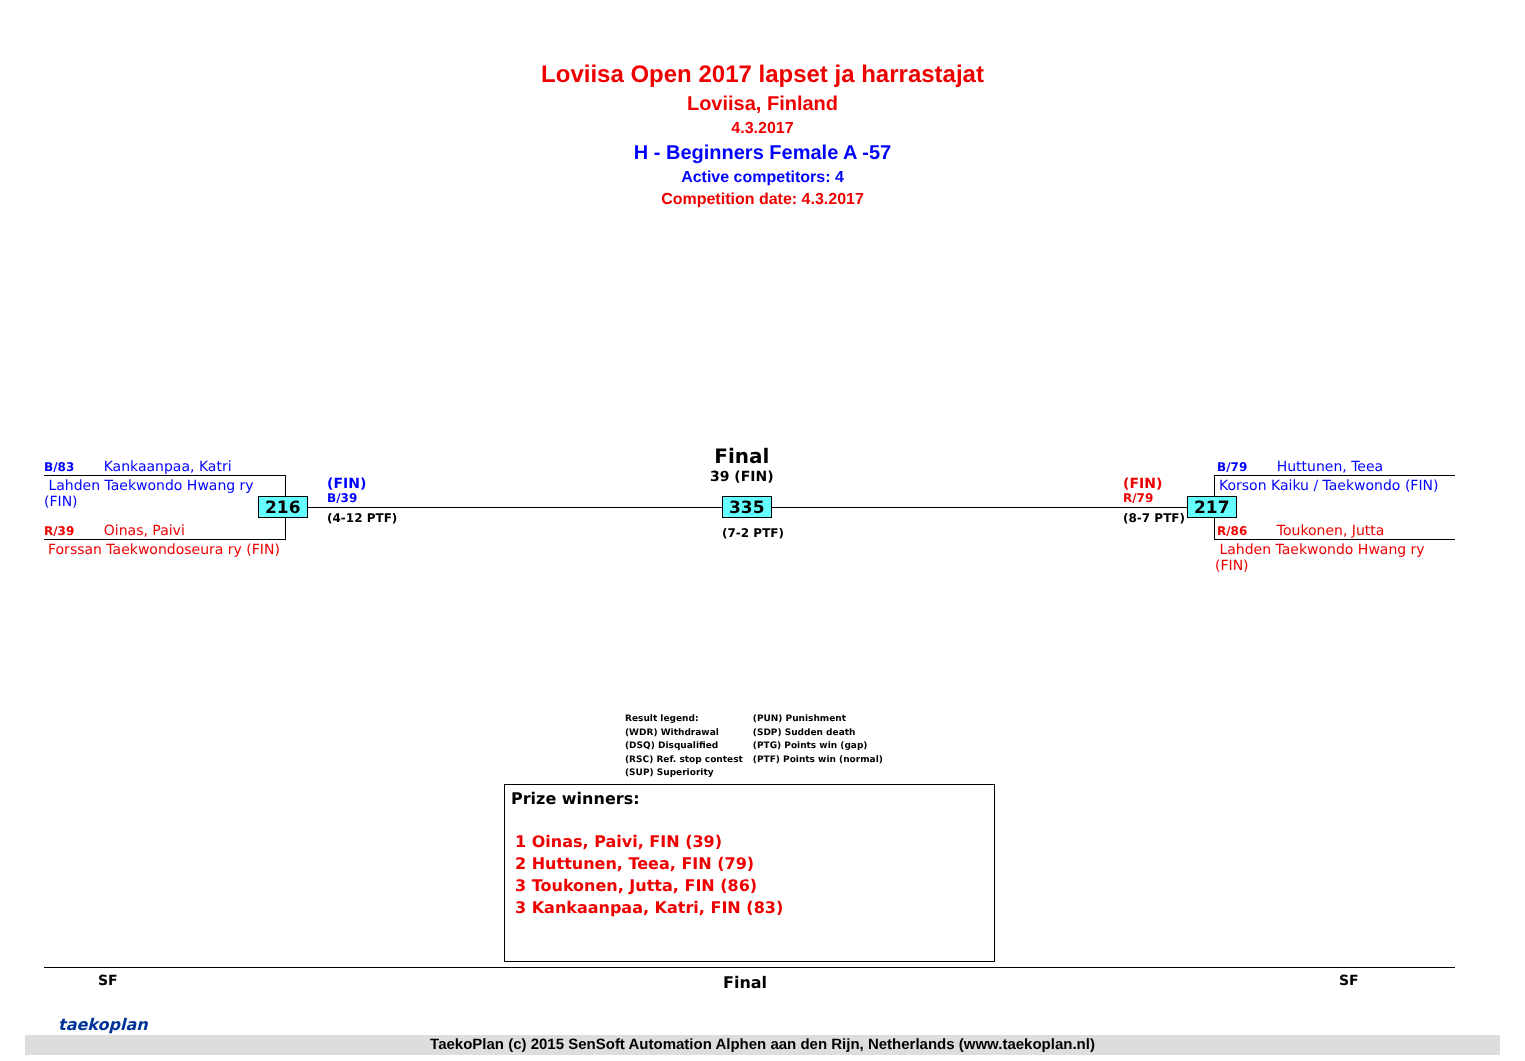Loviisa Open 2017 lapset ja harrastajat
Loviisa, Finland
4.3.2017
H - Beginners Female A -57
Active competitors: 4
Competition date: 4.3.2017
B/83 Kankaanpaa, Katri
Lahden Taekwondo Hwang ry
(FIN)
R/39 Oinas, Paivi
Forssan Taekwondoseura ry (FIN)
216
(FIN)
B/39
(4-12 PTF)
Final
39 (FIN)
335
(7-2 PTF)
(FIN)
R/79
(8-7 PTF)
217
B/79 Huttunen, Teea
Korson Kaiku / Taekwondo (FIN)
R/86 Toukonen, Jutta
Lahden Taekwondo Hwang ry
(FIN)
Result legend:
(WDR) Withdrawal
(DSQ) Disqualified
(RSC) Ref. stop contest
(SUP) Superiority
(PUN) Punishment
(SDP) Sudden death
(PTG) Points win (gap)
(PTF) Points win (normal)
Prize winners:
1 Oinas, Paivi, FIN (39)
2 Huttunen, Teea, FIN (79)
3 Toukonen, Jutta, FIN (86)
3 Kankaanpaa, Katri, FIN (83)
SF Final SF
taekoplan
TaekoPlan (c) 2015 SenSoft Automation Alphen aan den Rijn, Netherlands (www.taekoplan.nl)